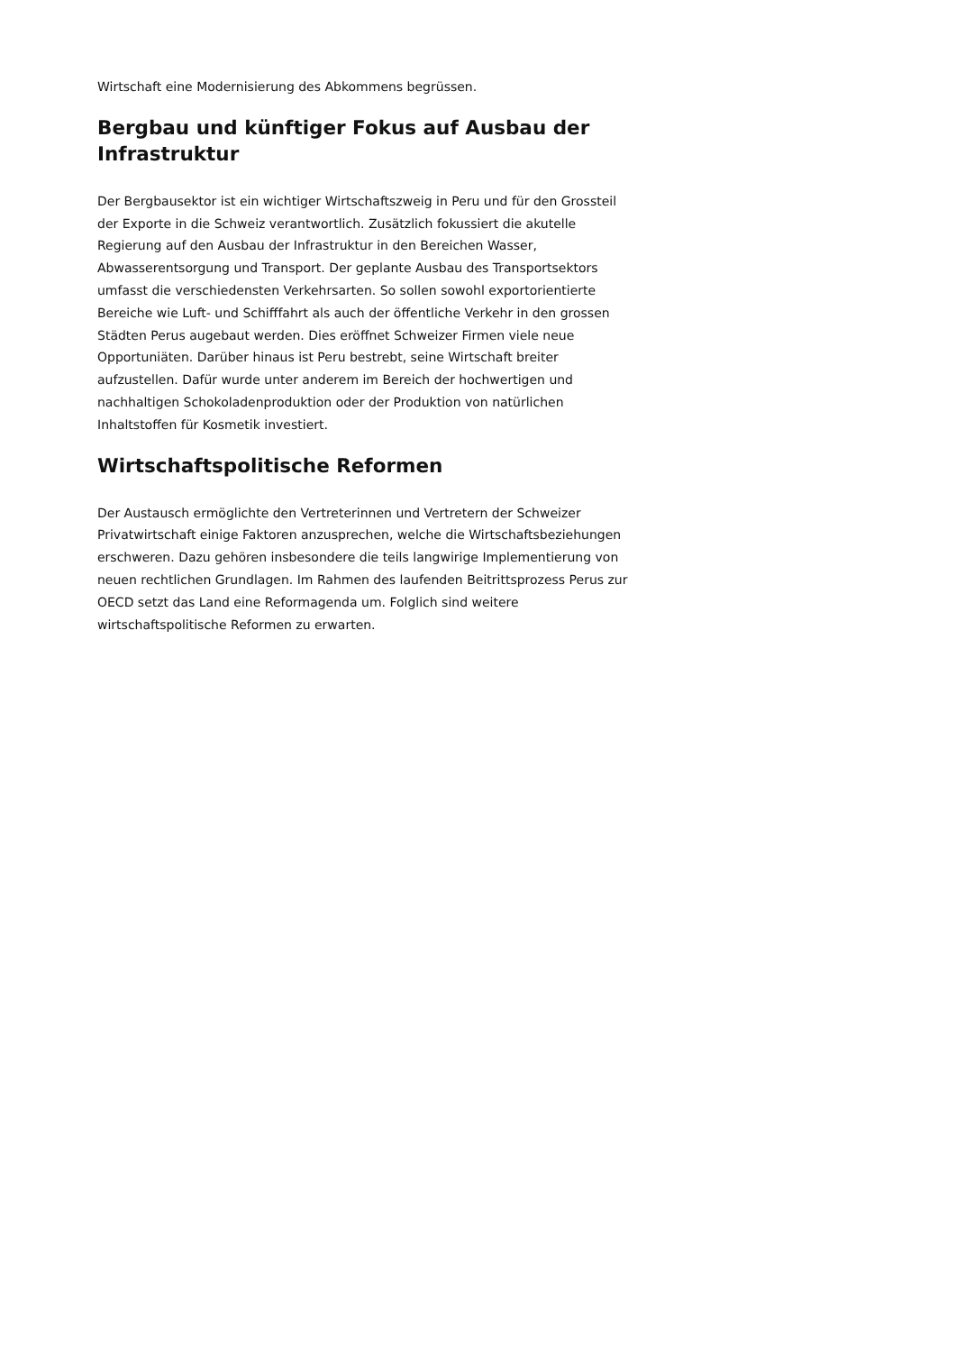Wirtschaft eine Modernisierung des Abkommens begrüssen.
Bergbau und künftiger Fokus auf Ausbau der Infrastruktur
Der Bergbausektor ist ein wichtiger Wirtschaftszweig in Peru und für den Grossteil der Exporte in die Schweiz verantwortlich. Zusätzlich fokussiert die akutelle Regierung auf den Ausbau der Infrastruktur in den Bereichen Wasser, Abwasserentsorgung und Transport. Der geplante Ausbau des Transportsektors umfasst die verschiedensten Verkehrsarten. So sollen sowohl exportorientierte Bereiche wie Luft- und Schifffahrt als auch der öffentliche Verkehr in den grossen Städten Perus augebaut werden. Dies eröffnet Schweizer Firmen viele neue Opportuniäten. Darüber hinaus ist Peru bestrebt, seine Wirtschaft breiter aufzustellen. Dafür wurde unter anderem im Bereich der hochwertigen und nachhaltigen Schokoladenproduktion oder der Produktion von natürlichen Inhaltstoffen für Kosmetik investiert.
Wirtschaftspolitische Reformen
Der Austausch ermöglichte den Vertreterinnen und Vertretern der Schweizer Privatwirtschaft einige Faktoren anzusprechen, welche die Wirtschaftsbeziehungen erschweren. Dazu gehören insbesondere die teils langwirige Implementierung von neuen rechtlichen Grundlagen. Im Rahmen des laufenden Beitrittsprozess Perus zur OECD setzt das Land eine Reformagenda um. Folglich sind weitere wirtschaftspolitische Reformen zu erwarten.